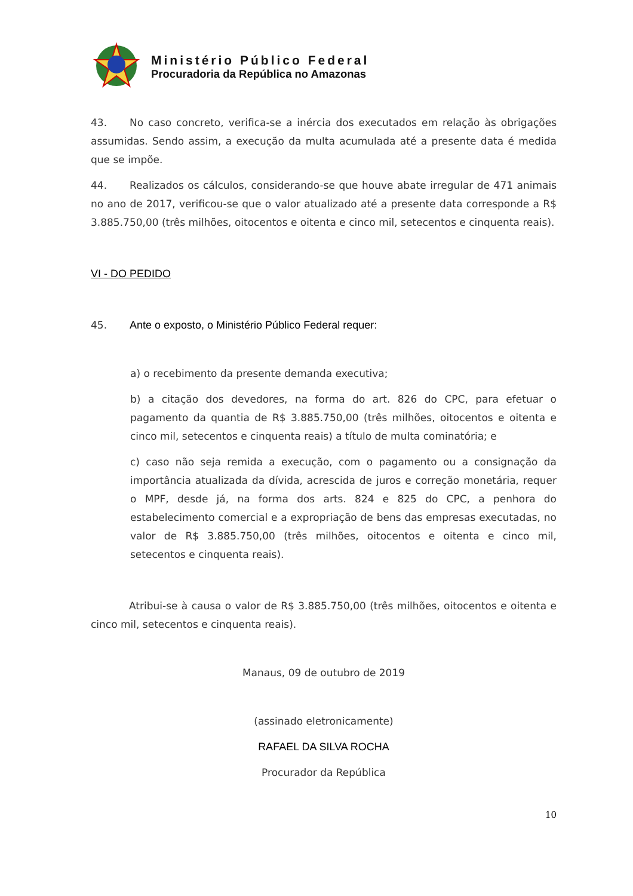Ministério Público Federal
Procuradoria da República no Amazonas
43. No caso concreto, verifica-se a inércia dos executados em relação às obrigações assumidas. Sendo assim, a execução da multa acumulada até a presente data é medida que se impõe.
44. Realizados os cálculos, considerando-se que houve abate irregular de 471 animais no ano de 2017, verificou-se que o valor atualizado até a presente data corresponde a R$ 3.885.750,00 (três milhões, oitocentos e oitenta e cinco mil, setecentos e cinquenta reais).
VI - DO PEDIDO
45. Ante o exposto, o Ministério Público Federal requer:
a) o recebimento da presente demanda executiva;
b) a citação dos devedores, na forma do art. 826 do CPC, para efetuar o pagamento da quantia de R$ 3.885.750,00 (três milhões, oitocentos e oitenta e cinco mil, setecentos e cinquenta reais) a título de multa cominatória; e
c) caso não seja remida a execução, com o pagamento ou a consignação da importância atualizada da dívida, acrescida de juros e correção monetária, requer o MPF, desde já, na forma dos arts. 824 e 825 do CPC, a penhora do estabelecimento comercial e a expropriação de bens das empresas executadas, no valor de R$ 3.885.750,00 (três milhões, oitocentos e oitenta e cinco mil, setecentos e cinquenta reais).
Atribui-se à causa o valor de R$ 3.885.750,00 (três milhões, oitocentos e oitenta e cinco mil, setecentos e cinquenta reais).
Manaus, 09 de outubro de 2019
(assinado eletronicamente)
RAFAEL DA SILVA ROCHA
Procurador da República
10